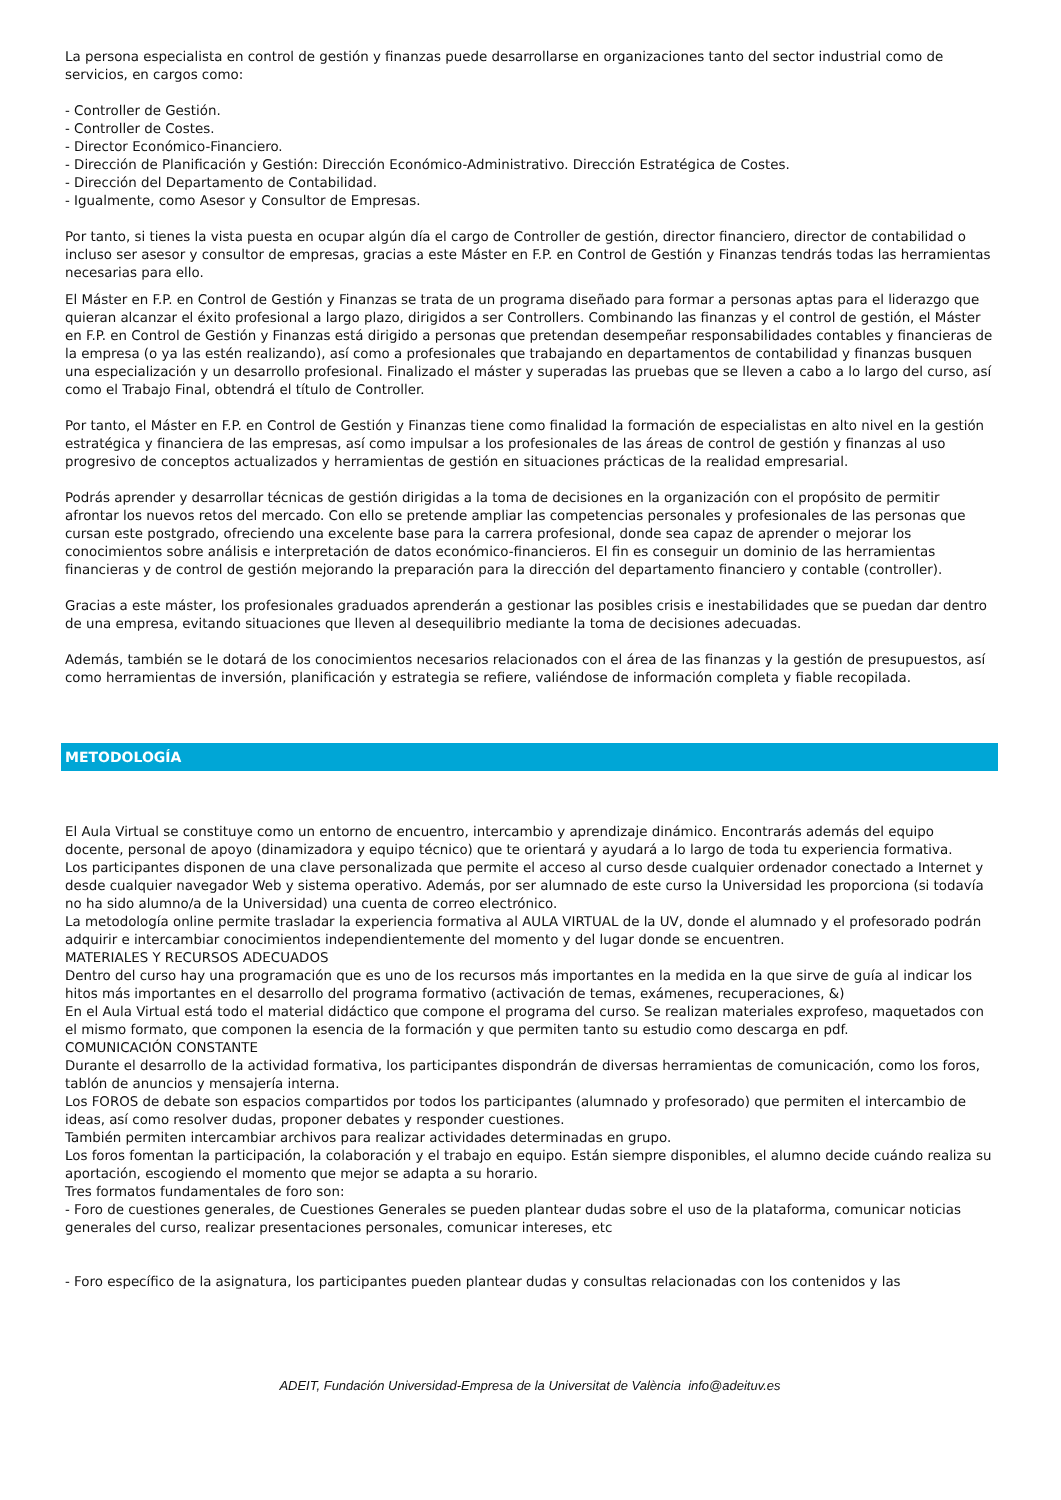La persona especialista en control de gestión y finanzas puede desarrollarse en organizaciones tanto del sector industrial como de servicios, en cargos como:
- Controller de Gestión.
- Controller de Costes.
- Director Económico-Financiero.
- Dirección de Planificación y Gestión: Dirección Económico-Administrativo. Dirección Estratégica de Costes.
- Dirección del Departamento de Contabilidad.
- Igualmente, como Asesor y Consultor de Empresas.
Por tanto, si tienes la vista puesta en ocupar algún día el cargo de Controller de gestión, director financiero, director de contabilidad o incluso ser asesor y consultor de empresas, gracias a este Máster en F.P. en Control de Gestión y Finanzas tendrás todas las herramientas necesarias para ello.
El Máster en F.P. en Control de Gestión y Finanzas se trata de un programa diseñado para formar a personas aptas para el liderazgo que quieran alcanzar el éxito profesional a largo plazo, dirigidos a ser Controllers. Combinando las finanzas y el control de gestión, el Máster en F.P. en Control de Gestión y Finanzas está dirigido a personas que pretendan desempeñar responsabilidades contables y financieras de la empresa (o ya las estén realizando), así como a profesionales que trabajando en departamentos de contabilidad y finanzas busquen una especialización y un desarrollo profesional. Finalizado el máster y superadas las pruebas que se lleven a cabo a lo largo del curso, así como el Trabajo Final, obtendrá el título de Controller.
Por tanto, el Máster en F.P. en Control de Gestión y Finanzas tiene como finalidad la formación de especialistas en alto nivel en la gestión estratégica y financiera de las empresas, así como impulsar a los profesionales de las áreas de control de gestión y finanzas al uso progresivo de conceptos actualizados y herramientas de gestión en situaciones prácticas de la realidad empresarial.
Podrás aprender y desarrollar técnicas de gestión dirigidas a la toma de decisiones en la organización con el propósito de permitir afrontar los nuevos retos del mercado. Con ello se pretende ampliar las competencias personales y profesionales de las personas que cursan este postgrado, ofreciendo una excelente base para la carrera profesional, donde sea capaz de aprender o mejorar los conocimientos sobre análisis e interpretación de datos económico-financieros. El fin es conseguir un dominio de las herramientas financieras y de control de gestión mejorando la preparación para la dirección del departamento financiero y contable (controller).
Gracias a este máster, los profesionales graduados aprenderán a gestionar las posibles crisis e inestabilidades que se puedan dar dentro de una empresa, evitando situaciones que lleven al desequilibrio mediante la toma de decisiones adecuadas.
Además, también se le dotará de los conocimientos necesarios relacionados con el área de las finanzas y la gestión de presupuestos, así como herramientas de inversión, planificación y estrategia se refiere, valiéndose de información completa y fiable recopilada.
METODOLOGÍA
El Aula Virtual se constituye como un entorno de encuentro, intercambio y aprendizaje dinámico. Encontrarás además del equipo docente, personal de apoyo (dinamizadora y equipo técnico) que te orientará y ayudará a lo largo de toda tu experiencia formativa.
Los participantes disponen de una clave personalizada que permite el acceso al curso desde cualquier ordenador conectado a Internet y desde cualquier navegador Web y sistema operativo. Además, por ser alumnado de este curso la Universidad les proporciona (si todavía no ha sido alumno/a de la Universidad) una cuenta de correo electrónico.
La metodología online permite trasladar la experiencia formativa al AULA VIRTUAL de la UV, donde el alumnado y el profesorado podrán adquirir e intercambiar conocimientos independientemente del momento y del lugar donde se encuentren.
MATERIALES Y RECURSOS ADECUADOS
Dentro del curso hay una programación que es uno de los recursos más importantes en la medida en la que sirve de guía al indicar los hitos más importantes en el desarrollo del programa formativo (activación de temas, exámenes, recuperaciones, &)
En el Aula Virtual está todo el material didáctico que compone el programa del curso. Se realizan materiales exprofeso, maquetados con el mismo formato, que componen la esencia de la formación y que permiten tanto su estudio como descarga en pdf.
COMUNICACIÓN CONSTANTE
Durante el desarrollo de la actividad formativa, los participantes dispondrán de diversas herramientas de comunicación, como los foros, tablón de anuncios y mensajería interna.
Los FOROS de debate son espacios compartidos por todos los participantes (alumnado y profesorado) que permiten el intercambio de ideas, así como resolver dudas, proponer debates y responder cuestiones.
También permiten intercambiar archivos para realizar actividades determinadas en grupo.
Los foros fomentan la participación, la colaboración y el trabajo en equipo. Están siempre disponibles, el alumno decide cuándo realiza su aportación, escogiendo el momento que mejor se adapta a su horario.
Tres formatos fundamentales de foro son:
- Foro de cuestiones generales, de Cuestiones Generales se pueden plantear dudas sobre el uso de la plataforma, comunicar noticias generales del curso, realizar presentaciones personales, comunicar intereses, etc
- Foro específico de la asignatura, los participantes pueden plantear dudas y consultas relacionadas con los contenidos y las
ADEIT, Fundación Universidad-Empresa de la Universitat de València info@adeituv.es